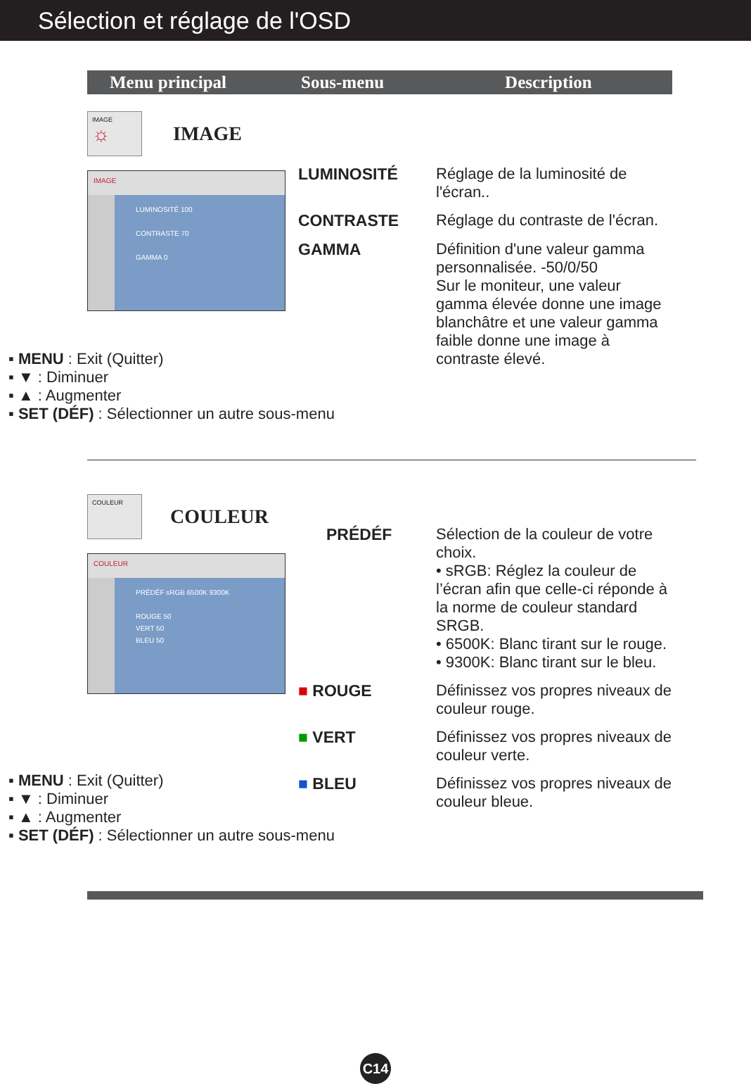Sélection et réglage de l'OSD
Menu principal Sous-menu Description
IMAGE
☼
IMAGE
IMAGE
LUMINOSITÉ 100
CONTRASTE 70
GAMMA 0
LUMINOSITÉ Réglage de la luminosité de l'écran..
CONTRASTE Réglage du contraste de l'écran.
GAMMA Définition d'une valeur gamma personnalisée. -50/0/50
Sur le moniteur, une valeur gamma élevée donne une image blanchâtre et une valeur gamma faible donne une image à contraste élevé.
▪ MENU : Exit (Quitter)
▪ ▼ : Diminuer
▪ ▲ : Augmenter
▪ SET (DÉF) : Sélectionner un autre sous-menu
COULEUR
COULEUR
COULEUR
PRÉDÉF sRGB 6500K 9300K
ROUGE 50
VERT 50
BLEU 50
PRÉDÉF Sélection de la couleur de votre choix.
• sRGB: Réglez la couleur de l’écran afin que celle-ci réponde à la norme de couleur standard SRGB.
• 6500K: Blanc tirant sur le rouge.
• 9300K: Blanc tirant sur le bleu.
■ ROUGE Définissez vos propres niveaux de couleur rouge.
■ VERT Définissez vos propres niveaux de couleur verte.
■ BLEU Définissez vos propres niveaux de couleur bleue.
▪ MENU : Exit (Quitter)
▪ ▼ : Diminuer
▪ ▲ : Augmenter
▪ SET (DÉF) : Sélectionner un autre sous-menu
C14